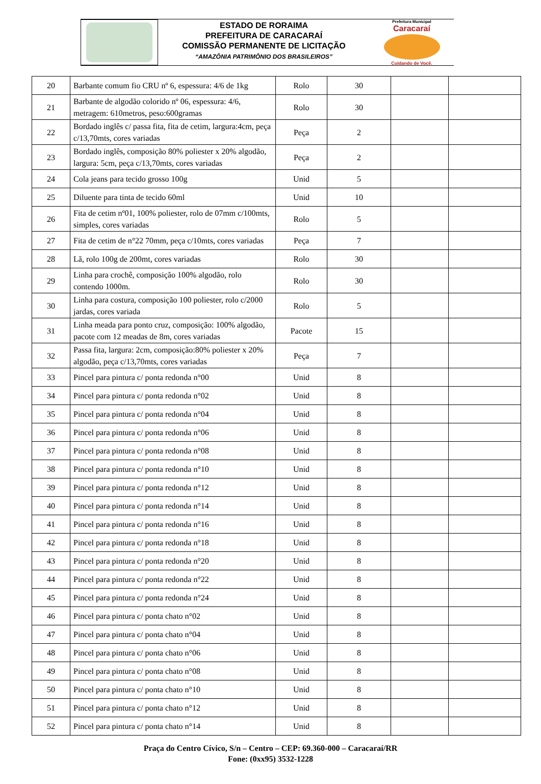ESTADO DE RORAIMA
PREFEITURA DE CARACARAÍ
COMISSÃO PERMANENTE DE LICITAÇÃO
“AMAZÔNIA PATRIMÔNIO DOS BRASILEIROS”
Prefeitura Municipal
Caracaraí
Cuidando de Você.
| 20 | Barbante comum fio CRU nº 6, espessura: 4/6 de 1kg | Rolo | 30 | | |
| 21 | Barbante de algodão colorido nº 06, espessura: 4/6, metragem: 610metros, peso:600gramas | Rolo | 30 | | |
| 22 | Bordado inglês c/ passa fita, fita de cetim, largura:4cm, peça c/13,70mts, cores variadas | Peça | 2 | | |
| 23 | Bordado inglês, composição 80% poliester x 20% algodão, largura: 5cm, peça c/13,70mts, cores variadas | Peça | 2 | | |
| 24 | Cola jeans para tecido grosso 100g | Unid | 5 | | |
| 25 | Diluente para tinta de tecido 60ml | Unid | 10 | | |
| 26 | Fita de cetim nº01, 100% poliester, rolo de 07mm c/100mts, simples, cores variadas | Rolo | 5 | | |
| 27 | Fita de cetim de n°22 70mm, peça c/10mts, cores variadas | Peça | 7 | | |
| 28 | Lã, rolo 100g de 200mt, cores variadas | Rolo | 30 | | |
| 29 | Linha para crochê, composição 100% algodão, rolo contendo 1000m. | Rolo | 30 | | |
| 30 | Linha para costura, composição 100 poliester, rolo c/2000 jardas, cores variada | Rolo | 5 | | |
| 31 | Linha meada para ponto cruz, composição: 100% algodão, pacote com 12 meadas de 8m, cores variadas | Pacote | 15 | | |
| 32 | Passa fita, largura: 2cm, composição:80% poliester x 20% algodão, peça c/13,70mts, cores variadas | Peça | 7 | | |
| 33 | Pincel para pintura c/ ponta redonda n°00 | Unid | 8 | | |
| 34 | Pincel para pintura c/ ponta redonda n°02 | Unid | 8 | | |
| 35 | Pincel para pintura c/ ponta redonda n°04 | Unid | 8 | | |
| 36 | Pincel para pintura c/ ponta redonda n°06 | Unid | 8 | | |
| 37 | Pincel para pintura c/ ponta redonda n°08 | Unid | 8 | | |
| 38 | Pincel para pintura c/ ponta redonda n°10 | Unid | 8 | | |
| 39 | Pincel para pintura c/ ponta redonda n°12 | Unid | 8 | | |
| 40 | Pincel para pintura c/ ponta redonda n°14 | Unid | 8 | | |
| 41 | Pincel para pintura c/ ponta redonda n°16 | Unid | 8 | | |
| 42 | Pincel para pintura c/ ponta redonda n°18 | Unid | 8 | | |
| 43 | Pincel para pintura c/ ponta redonda n°20 | Unid | 8 | | |
| 44 | Pincel para pintura c/ ponta redonda n°22 | Unid | 8 | | |
| 45 | Pincel para pintura c/ ponta redonda n°24 | Unid | 8 | | |
| 46 | Pincel para pintura c/ ponta chato n°02 | Unid | 8 | | |
| 47 | Pincel para pintura c/ ponta chato n°04 | Unid | 8 | | |
| 48 | Pincel para pintura c/ ponta chato n°06 | Unid | 8 | | |
| 49 | Pincel para pintura c/ ponta chato n°08 | Unid | 8 | | |
| 50 | Pincel para pintura c/ ponta chato n°10 | Unid | 8 | | |
| 51 | Pincel para pintura c/ ponta chato n°12 | Unid | 8 | | |
| 52 | Pincel para pintura c/ ponta chato n°14 | Unid | 8 | | |
Praça do Centro Cívico, S/n – Centro – CEP: 69.360-000 – Caracaraí/RR
Fone: (0xx95) 3532-1228